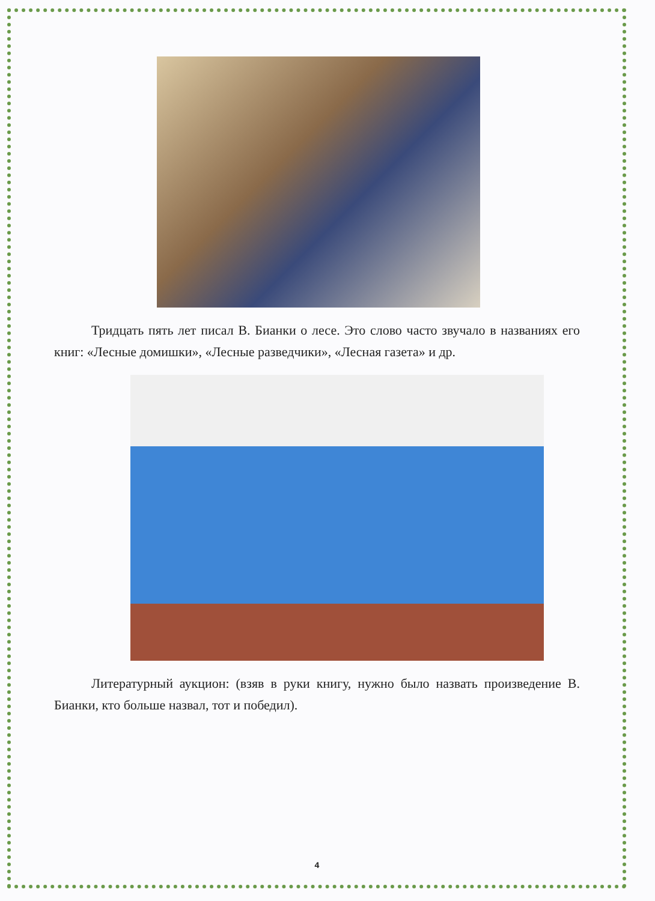Тридцать пять лет писал В. Бианки о лесе. Это слово часто звучало в названиях его книг: «Лесные домишки», «Лесные разведчики», «Лесная газета» и др.
Литературный аукцион: (взяв в руки книгу, нужно было назвать произведение В. Бианки, кто больше назвал, тот и победил).
4